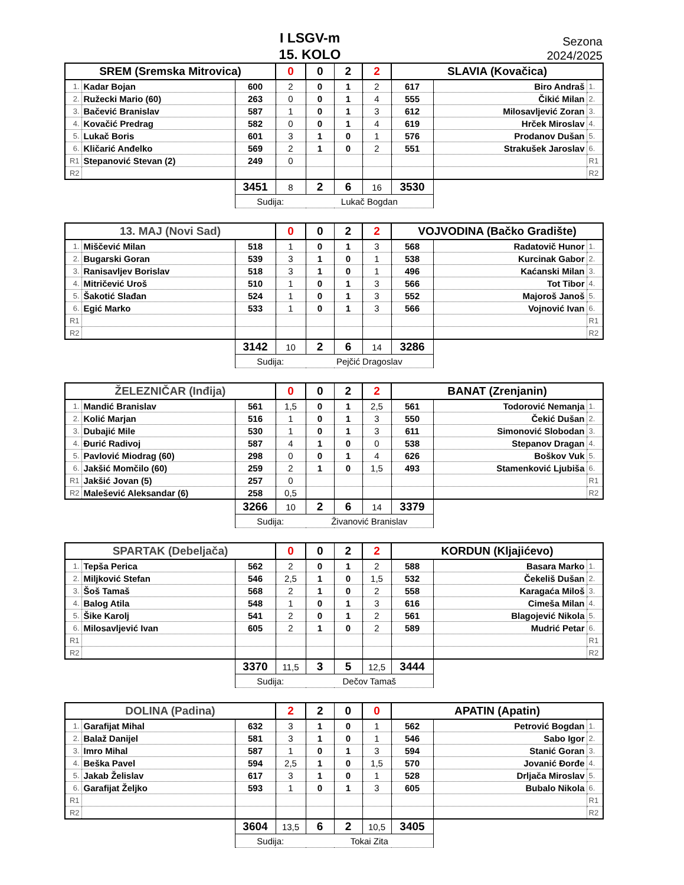I LSGV-m
15. KOLO
Sezona
2024/2025
| SREM (Sremska Mitrovica) | | | 0 | 0 | 2 | 2 | SLAVIA (Kovačica) | | |
| 1. | Kadar Bojan | 600 | 2 | 0 | 1 | 2 | 617 | Biro Andraš | 1. |
| 2. | Ružecki Mario (60) | 263 | 0 | 0 | 1 | 4 | 555 | Čikić Milan | 2. |
| 3. | Bačević Branislav | 587 | 1 | 0 | 1 | 3 | 612 | Milosavljević Zoran | 3. |
| 4. | Kovačić Predrag | 582 | 0 | 0 | 1 | 4 | 619 | Hrček Miroslav | 4. |
| 5. | Lukač Boris | 601 | 3 | 1 | 0 | 1 | 576 | Prodanov Dušan | 5. |
| 6. | Kličarić Anđelko | 569 | 2 | 1 | 0 | 2 | 551 | Strakušek Jaroslav | 6. |
| R1 | Stepanović Stevan (2) | 249 | 0 | | | | | | R1 |
| R2 | | | | | | | | | R2 |
| | | 3451 | 8 | 2 | 6 | 16 | 3530 | | |
| | | Sudija: | | Lukač Bogdan | | | | | |
| 13. MAJ (Novi Sad) | | | 0 | 0 | 2 | 2 | VOJVODINA (Bačko Gradište) | | |
| 1. | Miščević Milan | 518 | 1 | 0 | 1 | 3 | 568 | Radatovič Hunor | 1. |
| 2. | Bugarski Goran | 539 | 3 | 1 | 0 | 1 | 538 | Kurcinak Gabor | 2. |
| 3. | Ranisavljev Borislav | 518 | 3 | 1 | 0 | 1 | 496 | Kaćanski Milan | 3. |
| 4. | Mitričević Uroš | 510 | 1 | 0 | 1 | 3 | 566 | Tot Tibor | 4. |
| 5. | Šakotić Slađan | 524 | 1 | 0 | 1 | 3 | 552 | Majoroš Janoš | 5. |
| 6. | Egić Marko | 533 | 1 | 0 | 1 | 3 | 566 | Vojnović Ivan | 6. |
| R1 | | | | | | | | | R1 |
| R2 | | | | | | | | | R2 |
| | | 3142 | 10 | 2 | 6 | 14 | 3286 | | |
| | | Sudija: | | Pejčić Dragoslav | | | | | |
| ŽELEZNIČAR (Inđija) | | | 0 | 0 | 2 | 2 | BANAT (Zrenjanin) | | |
| 1. | Mandić Branislav | 561 | 1,5 | 0 | 1 | 2,5 | 561 | Todorović Nemanja | 1. |
| 2. | Kolić Marjan | 516 | 1 | 0 | 1 | 3 | 550 | Čekić Dušan | 2. |
| 3. | Dubajić Mile | 530 | 1 | 0 | 1 | 3 | 611 | Simonović Slobodan | 3. |
| 4. | Đurić Radivoj | 587 | 4 | 1 | 0 | 0 | 538 | Stepanov Dragan | 4. |
| 5. | Pavlović Miodrag (60) | 298 | 0 | 0 | 1 | 4 | 626 | Boškov Vuk | 5. |
| 6. | Jakšić Momčilo (60) | 259 | 2 | 1 | 0 | 1,5 | 493 | Stamenković Ljubiša | 6. |
| R1 | Jakšić Jovan (5) | 257 | 0 | | | | | | R1 |
| R2 | Malešević Aleksandar (6) | 258 | 0,5 | | | | | | R2 |
| | | 3266 | 10 | 2 | 6 | 14 | 3379 | | |
| | | Sudija: | | Živanović Branislav | | | | | |
| SPARTAK (Debeljača) | | | 0 | 0 | 2 | 2 | KORDUN (Kljajićevo) | | |
| 1. | Tepša Perica | 562 | 2 | 0 | 1 | 2 | 588 | Basara Marko | 1. |
| 2. | Miljković Stefan | 546 | 2,5 | 1 | 0 | 1,5 | 532 | Čekeliš Dušan | 2. |
| 3. | Šoš Tamaš | 568 | 2 | 1 | 0 | 2 | 558 | Karagaća Miloš | 3. |
| 4. | Balog Atila | 548 | 1 | 0 | 1 | 3 | 616 | Cimeša Milan | 4. |
| 5. | Šike Karolj | 541 | 2 | 0 | 1 | 2 | 561 | Blagojević Nikola | 5. |
| 6. | Milosavljević Ivan | 605 | 2 | 1 | 0 | 2 | 589 | Mudrić Petar | 6. |
| R1 | | | | | | | | | R1 |
| R2 | | | | | | | | | R2 |
| | | 3370 | 11,5 | 3 | 5 | 12,5 | 3444 | | |
| | | Sudija: | | Dečov Tamaš | | | | | |
| DOLINA (Padina) | | | 2 | 2 | 0 | 0 | APATIN (Apatin) | | |
| 1. | Garafijat Mihal | 632 | 3 | 1 | 0 | 1 | 562 | Petrović Bogdan | 1. |
| 2. | Balaž Danijel | 581 | 3 | 1 | 0 | 1 | 546 | Sabo Igor | 2. |
| 3. | Imro Mihal | 587 | 1 | 0 | 1 | 3 | 594 | Stanić Goran | 3. |
| 4. | Beška Pavel | 594 | 2,5 | 1 | 0 | 1,5 | 570 | Jovanić Đorđe | 4. |
| 5. | Jakab Želislav | 617 | 3 | 1 | 0 | 1 | 528 | Drljača Miroslav | 5. |
| 6. | Garafijat Željko | 593 | 1 | 0 | 1 | 3 | 605 | Bubalo Nikola | 6. |
| R1 | | | | | | | | | R1 |
| R2 | | | | | | | | | R2 |
| | | 3604 | 13,5 | 6 | 2 | 10,5 | 3405 | | |
| | | Sudija: | | Tokai Zita | | | | | |